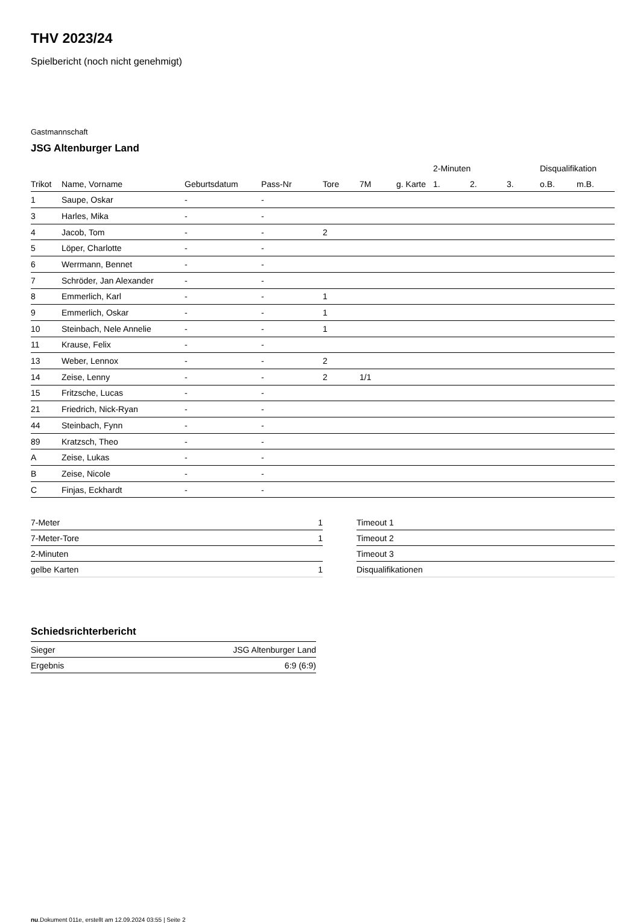THV 2023/24
Spielbericht (noch nicht genehmigt)
Gastmannschaft
JSG Altenburger Land
| | | | | | | | 2-Minuten | | | Disqualifikation | |
| --- | --- | --- | --- | --- | --- | --- | --- | --- | --- | --- | --- |
| Trikot | Name, Vorname | Geburtsdatum | Pass-Nr | Tore | 7M | g. Karte | 1. | 2. | 3. | o.B. | m.B. |
| 1 | Saupe, Oskar | - | - | | | | | | | | |
| 3 | Harles, Mika | - | - | | | | | | | | |
| 4 | Jacob, Tom | - | - | 2 | | | | | | | |
| 5 | Löper, Charlotte | - | - | | | | | | | | |
| 6 | Werrmann, Bennet | - | - | | | | | | | | |
| 7 | Schröder, Jan Alexander | - | - | | | | | | | | |
| 8 | Emmerlich, Karl | - | - | 1 | | | | | | | |
| 9 | Emmerlich, Oskar | - | - | 1 | | | | | | | |
| 10 | Steinbach, Nele Annelie | - | - | 1 | | | | | | | |
| 11 | Krause, Felix | - | - | | | | | | | | |
| 13 | Weber, Lennox | - | - | 2 | | | | | | | |
| 14 | Zeise, Lenny | - | - | 2 | 1/1 | | | | | | |
| 15 | Fritzsche, Lucas | - | - | | | | | | | | |
| 21 | Friedrich, Nick-Ryan | - | - | | | | | | | | |
| 44 | Steinbach, Fynn | - | - | | | | | | | | |
| 89 | Kratzsch, Theo | - | - | | | | | | | | |
| A | Zeise, Lukas | - | - | | | | | | | | |
| B | Zeise, Nicole | - | - | | | | | | | | |
| C | Finjas, Eckhardt | - | - | | | | | | | | |
| 7-Meter | 1 |
| 7-Meter-Tore | 1 |
| 2-Minuten | |
| gelbe Karten | 1 |
| Timeout 1 |
| Timeout 2 |
| Timeout 3 |
| Disqualifikationen |
Schiedsrichterbericht
| Sieger | JSG Altenburger Land |
| Ergebnis | 6:9 (6:9) |
nu.Dokument 011e, erstellt am 12.09.2024 03:55 | Seite 2